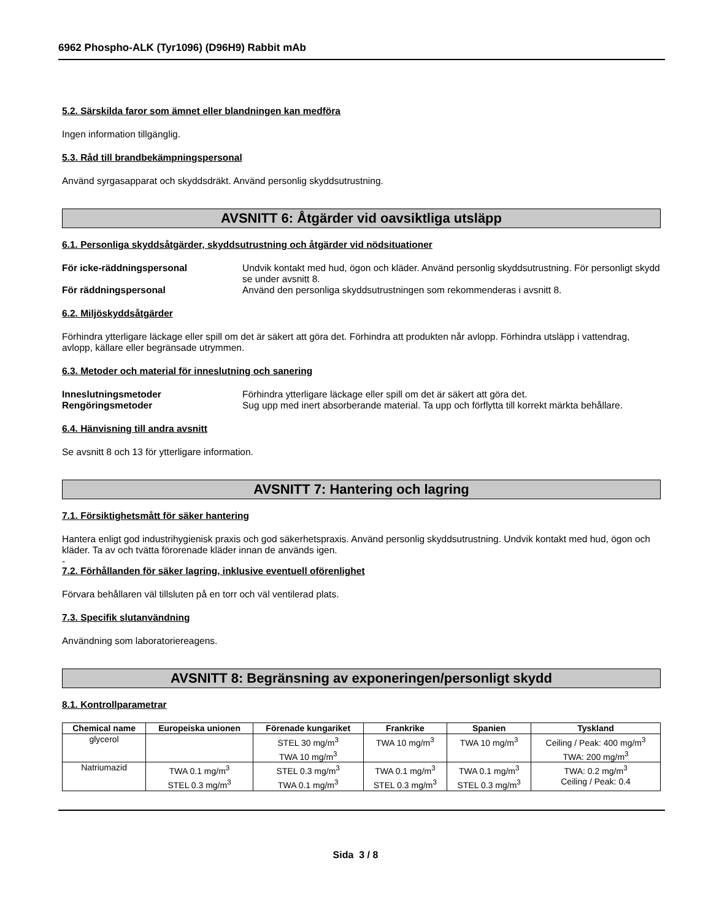6962 Phospho-ALK (Tyr1096) (D96H9) Rabbit mAb
5.2. Särskilda faror som ämnet eller blandningen kan medföra
Ingen information tillgänglig.
5.3. Råd till brandbekämpningspersonal
Använd syrgasapparat och skyddsdräkt. Använd personlig skyddsutrustning.
AVSNITT 6: Åtgärder vid oavsiktliga utsläpp
6.1. Personliga skyddsåtgärder, skyddsutrustning och åtgärder vid nödsituationer
För icke-räddningspersonal Undvik kontakt med hud, ögon och kläder. Använd personlig skyddsutrustning. För personligt skydd se under avsnitt 8. För räddningspersonal Använd den personliga skyddsutrustningen som rekommenderas i avsnitt 8.
6.2. Miljöskyddsåtgärder
Förhindra ytterligare läckage eller spill om det är säkert att göra det. Förhindra att produkten når avlopp. Förhindra utsläpp i vattendrag, avlopp, källare eller begränsade utrymmen.
6.3. Metoder och material för inneslutning och sanering
Inneslutningsmetoder Förhindra ytterligare läckage eller spill om det är säkert att göra det. Rengöringsmetoder Sug upp med inert absorberande material. Ta upp och förflytta till korrekt märkta behållare.
6.4. Hänvisning till andra avsnitt
Se avsnitt 8 och 13 för ytterligare information.
AVSNITT 7: Hantering och lagring
7.1. Försiktighetsmått för säker hantering
Hantera enligt god industrihygienisk praxis och god säkerhetspraxis. Använd personlig skyddsutrustning. Undvik kontakt med hud, ögon och kläder. Ta av och tvätta förorenade kläder innan de används igen.
-
7.2. Förhållanden för säker lagring, inklusive eventuell oförenlighet
Förvara behållaren väl tillsluten på en torr och väl ventilerad plats.
7.3. Specifik slutanvändning
Användning som laboratoriereagens.
AVSNITT 8: Begränsning av exponeringen/personligt skydd
8.1. Kontrollparametrar
| Chemical name | Europeiska unionen | Förenade kungariket | Frankrike | Spanien | Tyskland |
| --- | --- | --- | --- | --- | --- |
| glycerol | | STEL 30 mg/m<sup>3</sup> TWA 10 mg/m<sup>3</sup> | TWA 10 mg/m<sup>3</sup> | TWA 10 mg/m<sup>3</sup> | Ceiling / Peak: 400 mg/m<sup>3</sup> TWA: 200 mg/m<sup>3</sup> |
| Natriumazid | TWA 0.1 mg/m<sup>3</sup> STEL 0.3 mg/m<sup>3</sup> | STEL 0.3 mg/m<sup>3</sup> TWA 0.1 mg/m<sup>3</sup> | TWA 0.1 mg/m<sup>3</sup> STEL 0.3 mg/m<sup>3</sup> | TWA 0.1 mg/m<sup>3</sup> STEL 0.3 mg/m<sup>3</sup> | TWA: 0.2 mg/m<sup>3</sup> Ceiling / Peak: 0.4 |
Sida 3 / 8